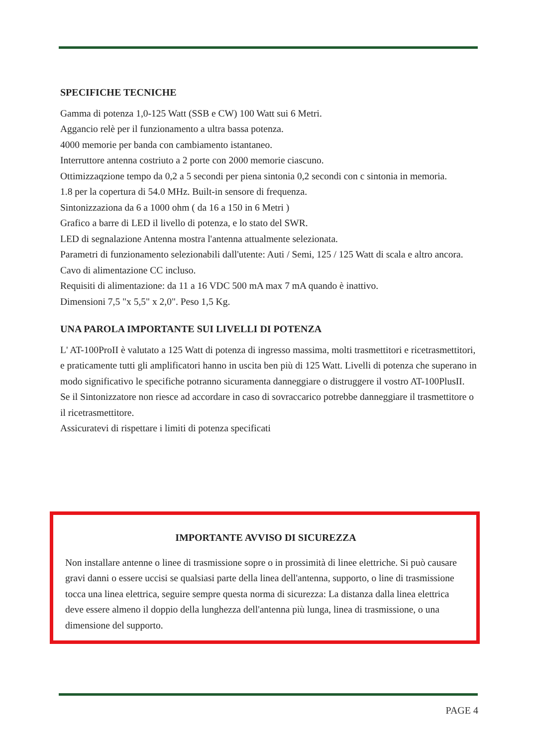SPECIFICHE TECNICHE
Gamma di potenza 1,0-125 Watt (SSB e CW) 100 Watt sui 6 Metri.
Aggancio relè per il funzionamento a ultra bassa potenza.
4000 memorie per banda con cambiamento istantaneo.
Interruttore antenna costriuto a 2 porte con 2000 memorie ciascuno.
Ottimizzaqzione tempo da 0,2 a 5 secondi per piena sintonia 0,2 secondi con c sintonia in memoria.
1.8 per la copertura di 54.0 MHz. Built-in sensore di frequenza.
Sintonizzaziona da 6 a 1000 ohm ( da 16 a 150 in 6 Metri )
Grafico a barre di LED il livello di potenza, e lo stato del SWR.
LED di segnalazione Antenna mostra l'antenna attualmente selezionata.
Parametri di funzionamento selezionabili dall'utente: Auti / Semi, 125 / 125 Watt di scala e altro ancora.
Cavo di alimentazione CC incluso.
Requisiti di alimentazione: da 11 a 16 VDC 500 mA max 7 mA quando è inattivo.
Dimensioni 7,5 "x 5,5" x 2,0". Peso 1,5 Kg.
UNA PAROLA IMPORTANTE SUI LIVELLI DI POTENZA
L' AT-100ProII è valutato a 125 Watt di potenza di ingresso massima, molti trasmettitori e ricetrasmettitori, e praticamente tutti gli amplificatori hanno in uscita ben più di 125 Watt. Livelli di potenza che superano in modo significativo le specifiche potranno sicuramenta danneggiare o distruggere il vostro AT-100PlusII.
Se il Sintonizzatore non riesce ad accordare in caso di sovraccarico potrebbe danneggiare il trasmettitore o il ricetrasmettitore.
Assicuratevi di rispettare i limiti di potenza specificati
IMPORTANTE AVVISO DI SICUREZZA
Non installare antenne o linee di trasmissione sopre o in prossimità di linee elettriche. Si può causare gravi danni o essere uccisi se qualsiasi parte della linea dell'antenna, supporto, o line di trasmissione tocca una linea elettrica, seguire sempre questa norma di sicurezza: La distanza dalla linea elettrica deve essere almeno il doppio della lunghezza dell'antenna più lunga, linea di trasmissione, o una dimensione del supporto.
PAGE 4